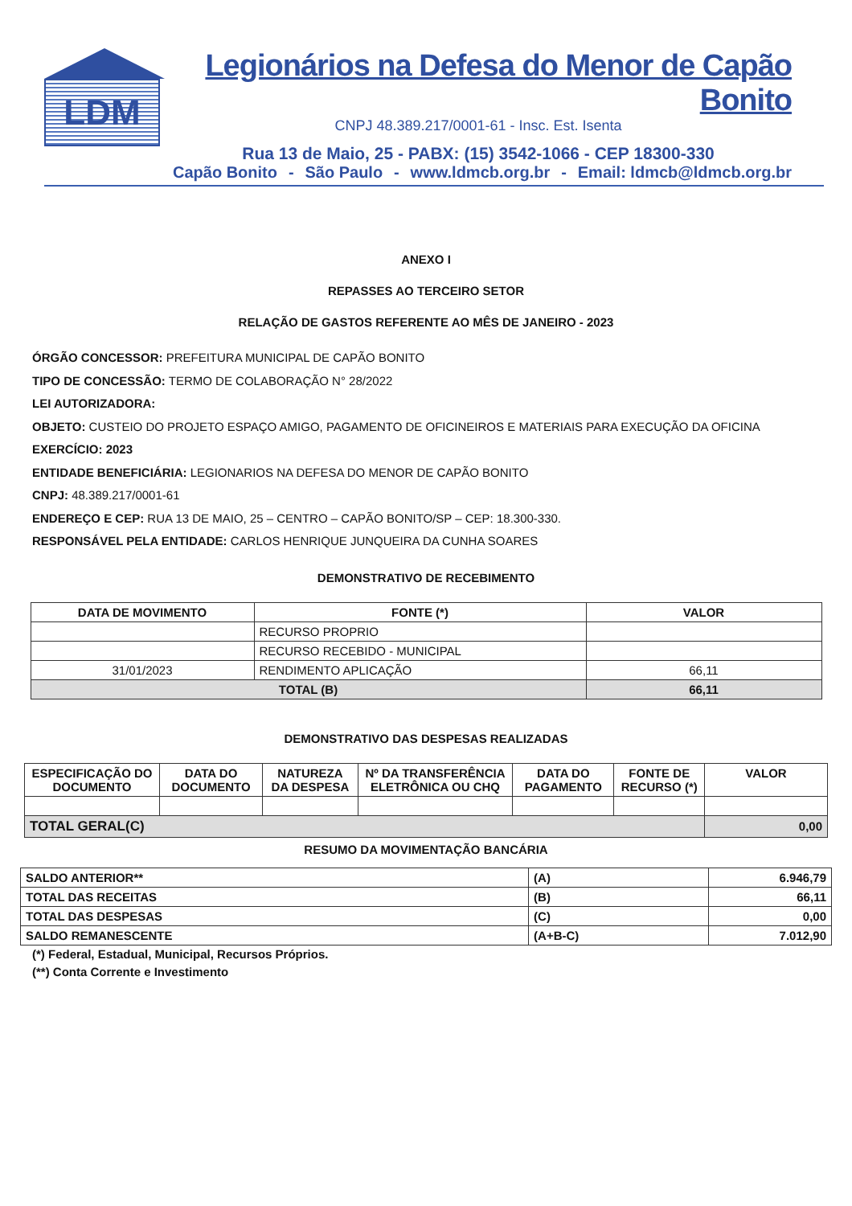LDM
Legionários na Defesa do Menor de Capão Bonito
CNPJ 48.389.217/0001-61 - Insc. Est. Isenta
Rua 13 de Maio, 25 - PABX: (15) 3542-1066 - CEP 18300-330
Capão Bonito - São Paulo - www.ldmcb.org.br - Email: ldmcb@ldmcb.org.br
ANEXO I
REPASSES AO TERCEIRO SETOR
RELAÇÃO DE GASTOS REFERENTE AO MÊS DE JANEIRO - 2023
ÓRGÃO CONCESSOR: PREFEITURA MUNICIPAL DE CAPÃO BONITO
TIPO DE CONCESSÃO: TERMO DE COLABORAÇÃO N° 28/2022
LEI AUTORIZADORA:
OBJETO: CUSTEIO DO PROJETO ESPAÇO AMIGO, PAGAMENTO DE OFICINEIROS E MATERIAIS PARA EXECUÇÃO DA OFICINA
EXERCÍCIO: 2023
ENTIDADE BENEFICIÁRIA: LEGIONARIOS NA DEFESA DO MENOR DE CAPÃO BONITO
CNPJ: 48.389.217/0001-61
ENDEREÇO E CEP: RUA 13 DE MAIO, 25 – CENTRO – CAPÃO BONITO/SP – CEP: 18.300-330.
RESPONSÁVEL PELA ENTIDADE: CARLOS HENRIQUE JUNQUEIRA DA CUNHA SOARES
DEMONSTRATIVO DE RECEBIMENTO
| DATA DE MOVIMENTO | FONTE (*) | VALOR |
| --- | --- | --- |
| | RECURSO PROPRIO | |
| | RECURSO RECEBIDO - MUNICIPAL | |
| 31/01/2023 | RENDIMENTO APLICAÇÃO | 66,11 |
| TOTAL (B) | | 66,11 |
DEMONSTRATIVO DAS DESPESAS REALIZADAS
| ESPECIFICAÇÃO DO DOCUMENTO | DATA DO DOCUMENTO | NATUREZA DA DESPESA | Nº DA TRANSFERÊNCIA ELETRÔNICA OU CHQ | DATA DO PAGAMENTO | FONTE DE RECURSO (*) | VALOR |
| --- | --- | --- | --- | --- | --- | --- |
| TOTAL GERAL(C) | | | | | | 0,00 |
RESUMO DA MOVIMENTAÇÃO BANCÁRIA
| SALDO ANTERIOR** | (A) | 6.946,79 |
| TOTAL DAS RECEITAS | (B) | 66,11 |
| TOTAL DAS DESPESAS | (C) | 0,00 |
| SALDO REMANESCENTE | (A+B-C) | 7.012,90 |
(*) Federal, Estadual, Municipal, Recursos Próprios.
(**) Conta Corrente e Investimento